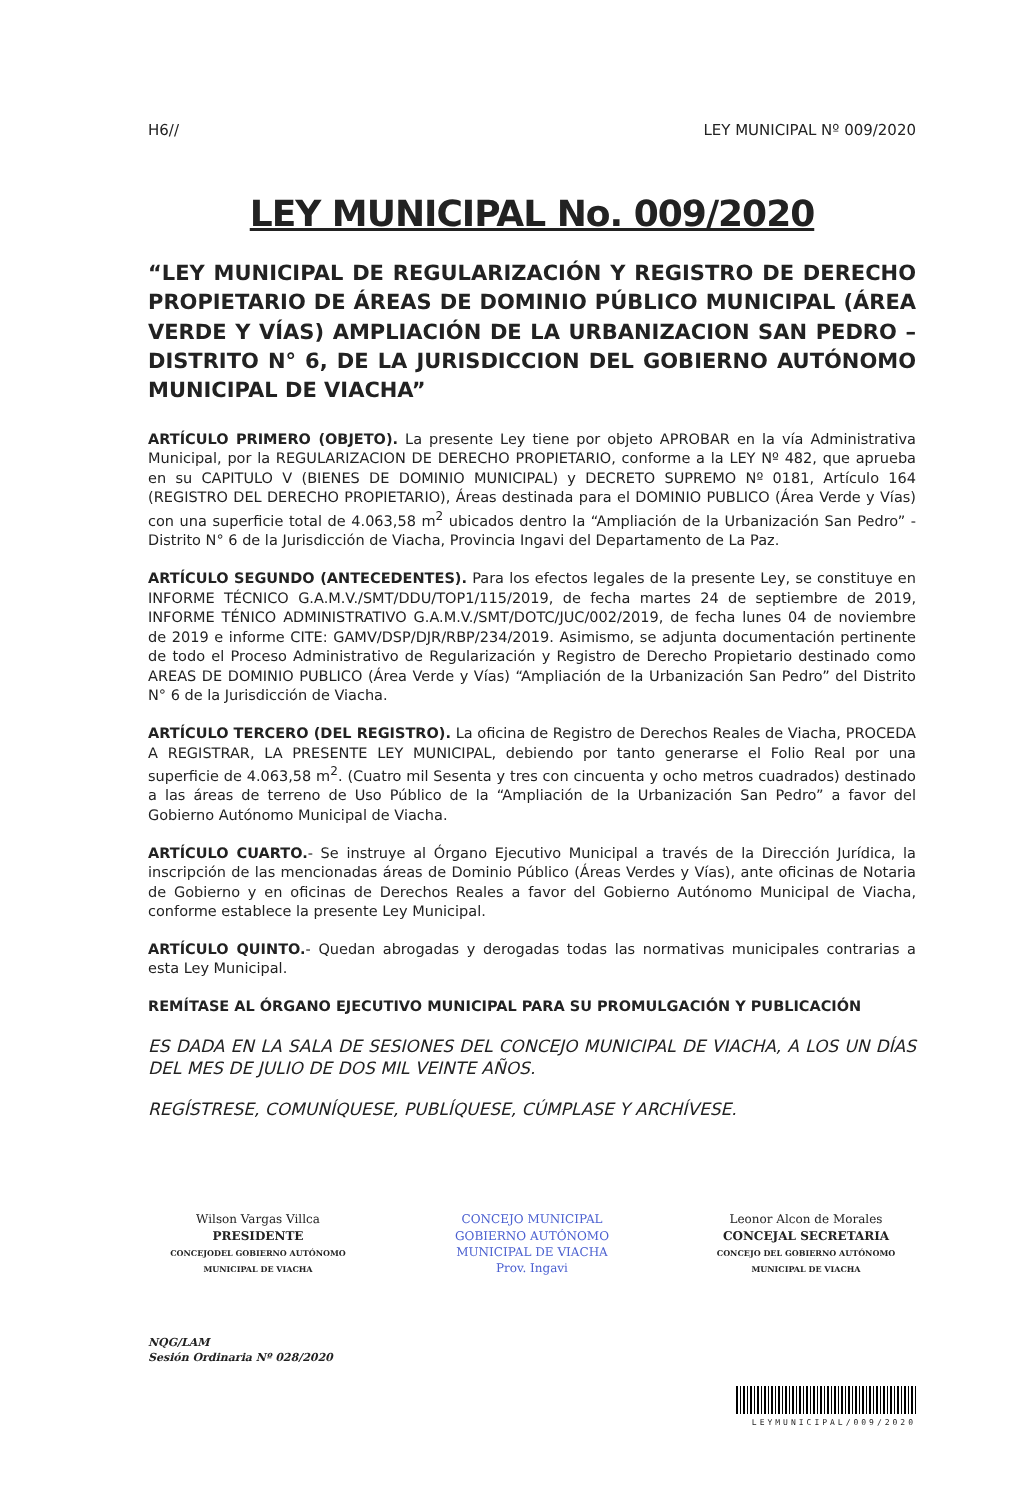H6// LEY MUNICIPAL Nº 009/2020
LEY MUNICIPAL No. 009/2020
“LEY MUNICIPAL DE REGULARIZACIÓN Y REGISTRO DE DERECHO PROPIETARIO DE ÁREAS DE DOMINIO PÚBLICO MUNICIPAL (ÁREA VERDE Y VÍAS) AMPLIACIÓN DE LA URBANIZACION SAN PEDRO – DISTRITO N° 6, DE LA JURISDICCION DEL GOBIERNO AUTÓNOMO MUNICIPAL DE VIACHA”
ARTÍCULO PRIMERO (OBJETO). La presente Ley tiene por objeto APROBAR en la vía Administrativa Municipal, por la REGULARIZACION DE DERECHO PROPIETARIO, conforme a la LEY Nº 482, que aprueba en su CAPITULO V (BIENES DE DOMINIO MUNICIPAL) y DECRETO SUPREMO Nº 0181, Artículo 164 (REGISTRO DEL DERECHO PROPIETARIO), Áreas destinada para el DOMINIO PUBLICO (Área Verde y Vías) con una superficie total de 4.063,58 m<sup>2</sup> ubicados dentro la “Ampliación de la Urbanización San Pedro” - Distrito N° 6 de la Jurisdicción de Viacha, Provincia Ingavi del Departamento de La Paz.
ARTÍCULO SEGUNDO (ANTECEDENTES). Para los efectos legales de la presente Ley, se constituye en INFORME TÉCNICO G.A.M.V./SMT/DDU/TOP1/115/2019, de fecha martes 24 de septiembre de 2019, INFORME TÉNICO ADMINISTRATIVO G.A.M.V./SMT/DOTC/JUC/002/2019, de fecha lunes 04 de noviembre de 2019 e informe CITE: GAMV/DSP/DJR/RBP/234/2019. Asimismo, se adjunta documentación pertinente de todo el Proceso Administrativo de Regularización y Registro de Derecho Propietario destinado como AREAS DE DOMINIO PUBLICO (Área Verde y Vías) “Ampliación de la Urbanización San Pedro” del Distrito N° 6 de la Jurisdicción de Viacha.
ARTÍCULO TERCERO (DEL REGISTRO). La oficina de Registro de Derechos Reales de Viacha, PROCEDA A REGISTRAR, LA PRESENTE LEY MUNICIPAL, debiendo por tanto generarse el Folio Real por una superficie de 4.063,58 m<sup>2</sup>. (Cuatro mil Sesenta y tres con cincuenta y ocho metros cuadrados) destinado a las áreas de terreno de Uso Público de la “Ampliación de la Urbanización San Pedro” a favor del Gobierno Autónomo Municipal de Viacha.
ARTÍCULO CUARTO.- Se instruye al Órgano Ejecutivo Municipal a través de la Dirección Jurídica, la inscripción de las mencionadas áreas de Dominio Público (Áreas Verdes y Vías), ante oficinas de Notaria de Gobierno y en oficinas de Derechos Reales a favor del Gobierno Autónomo Municipal de Viacha, conforme establece la presente Ley Municipal.
ARTÍCULO QUINTO.- Quedan abrogadas y derogadas todas las normativas municipales contrarias a esta Ley Municipal.
REMÍTASE AL ÓRGANO EJECUTIVO MUNICIPAL PARA SU PROMULGACIÓN Y PUBLICACIÓN
ES DADA EN LA SALA DE SESIONES DEL CONCEJO MUNICIPAL DE VIACHA, A LOS UN DÍAS DEL MES DE JULIO DE DOS MIL VEINTE AÑOS.
REGÍSTRESE, COMUNÍQUESE, PUBLÍQUESE, CÚMPLASE Y ARCHÍVESE.
Wilson Vargas Villca
PRESIDENTE
CONCEJODEL GOBIERNO AUTÓNOMO
MUNICIPAL DE VIACHA
CONCEJO MUNICIPAL
GOBIERNO AUTÓNOMO MUNICIPAL DE VIACHA
Prov. Ingavi
Leonor Alcon de Morales
CONCEJAL SECRETARIA
CONCEJO DEL GOBIERNO AUTÓNOMO
MUNICIPAL DE VIACHA
NQG/LAM
Sesión Ordinaria Nº 028/2020
LEYMUNICIPAL/009/2020